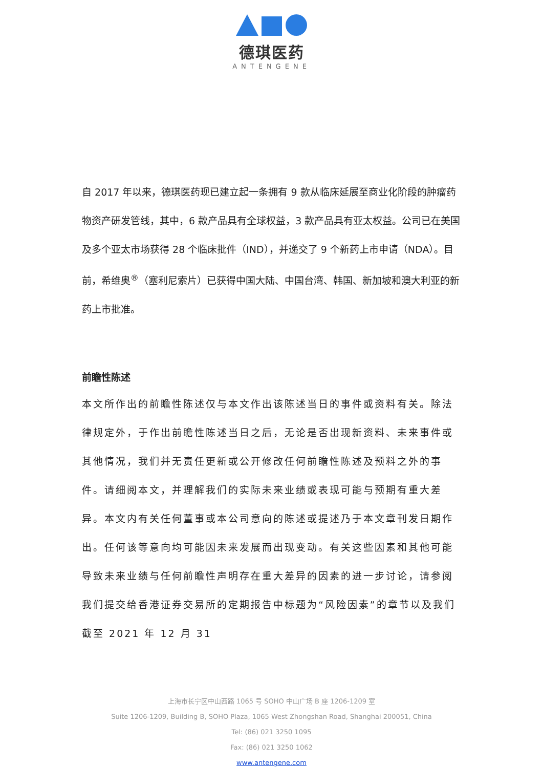德琪医药
ANTENGENE
自 2017 年以来，德琪医药现已建立起一条拥有 9 款从临床延展至商业化阶段的肿瘤药物资产研发管线，其中，6 款产品具有全球权益，3 款产品具有亚太权益。公司已在美国及多个亚太市场获得 28 个临床批件（IND），并递交了 9 个新药上市申请（NDA）。目前，希维奥<sup>®</sup>（塞利尼索片）已获得中国大陆、中国台湾、韩国、新加坡和澳大利亚的新药上市批准。
前瞻性陈述
本文所作出的前瞻性陈述仅与本文作出该陈述当日的事件或资料有关。除法律规定外，于作出前瞻性陈述当日之后，无论是否出现新资料、未来事件或其他情况，我们并无责任更新或公开修改任何前瞻性陈述及预料之外的事件。请细阅本文，并理解我们的实际未来业绩或表现可能与预期有重大差异。本文内有关任何董事或本公司意向的陈述或提述乃于本文章刊发日期作出。任何该等意向均可能因未来发展而出现变动。有关这些因素和其他可能导致未来业绩与任何前瞻性声明存在重大差异的因素的进一步讨论，请参阅我们提交给香港证券交易所的定期报告中标题为“风险因素”的章节以及我们截至 2021 年 12 月 31
上海市长宁区中山西路 1065 号 SOHO 中山广场 B 座 1206-1209 室
Suite 1206-1209, Building B, SOHO Plaza, 1065 West Zhongshan Road, Shanghai 200051, China
Tel: (86) 021 3250 1095
Fax: (86) 021 3250 1062
www.antengene.com